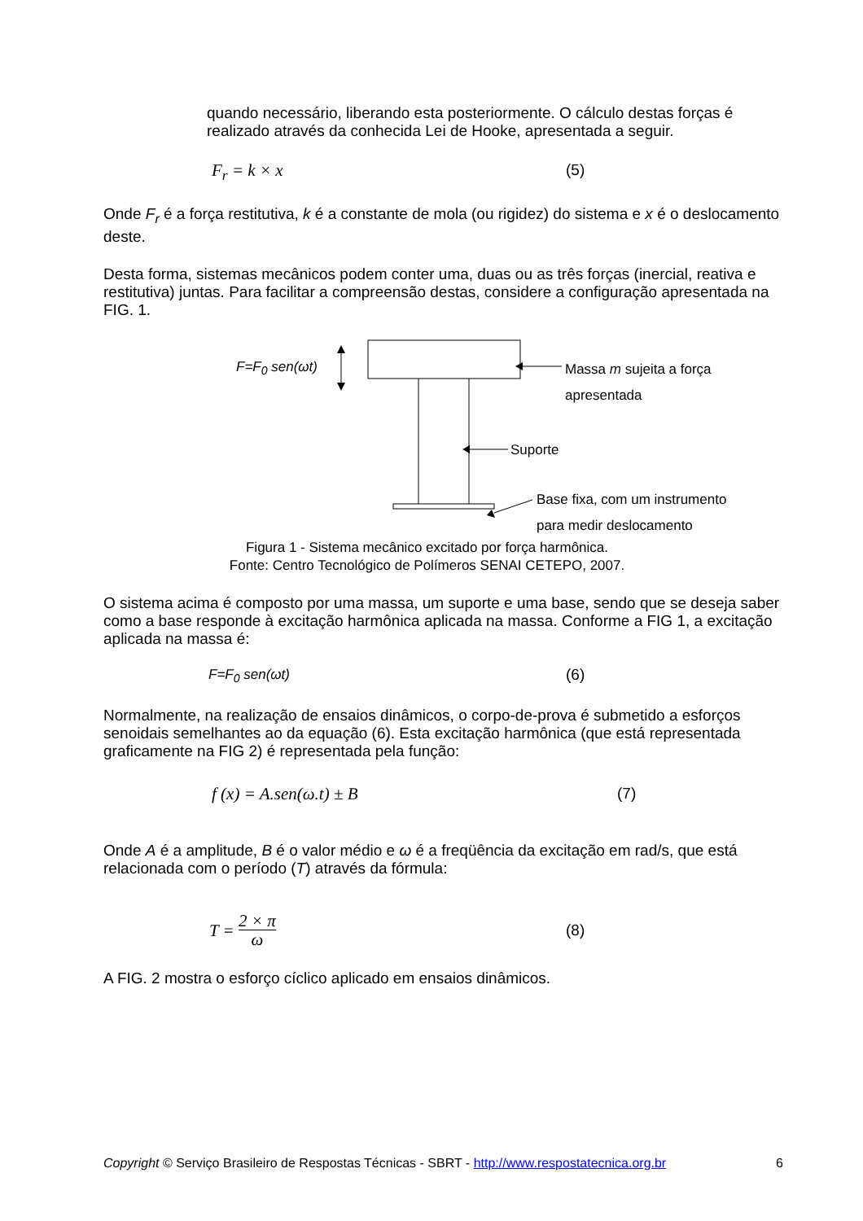quando necessário, liberando esta posteriormente. O cálculo destas forças é realizado através da conhecida Lei de Hooke, apresentada a seguir.
F<sub>r</sub> = k × x (5)
Onde F<sub>r</sub> é a força restitutiva, k é a constante de mola (ou rigidez) do sistema e x é o deslocamento deste.
Desta forma, sistemas mecânicos podem conter uma, duas ou as três forças (inercial, reativa e restitutiva) juntas. Para facilitar a compreensão destas, considere a configuração apresentada na FIG. 1.
F=F<sub>0</sub> sen(ωt)
Massa m sujeita a força
apresentada
Suporte
Base fixa, com um instrumento
para medir deslocamento
Figura 1 - Sistema mecânico excitado por força harmônica.
Fonte: Centro Tecnológico de Polímeros SENAI CETEPO, 2007.
O sistema acima é composto por uma massa, um suporte e uma base, sendo que se deseja saber como a base responde à excitação harmônica aplicada na massa. Conforme a FIG 1, a excitação aplicada na massa é:
F=F<sub>0</sub> sen(ωt) (6)
Normalmente, na realização de ensaios dinâmicos, o corpo-de-prova é submetido a esforços senoidais semelhantes ao da equação (6). Esta excitação harmônica (que está representada graficamente na FIG 2) é representada pela função:
f (x) = A.sen(ω.t) ± B (7)
Onde A é a amplitude, B é o valor médio e ω é a freqüência da excitação em rad/s, que está relacionada com o período (T) através da fórmula:
T = 2 × π ω (8)
A FIG. 2 mostra o esforço cíclico aplicado em ensaios dinâmicos.
Copyright © Serviço Brasileiro de Respostas Técnicas - SBRT - http://www.respostatecnica.org.br 6